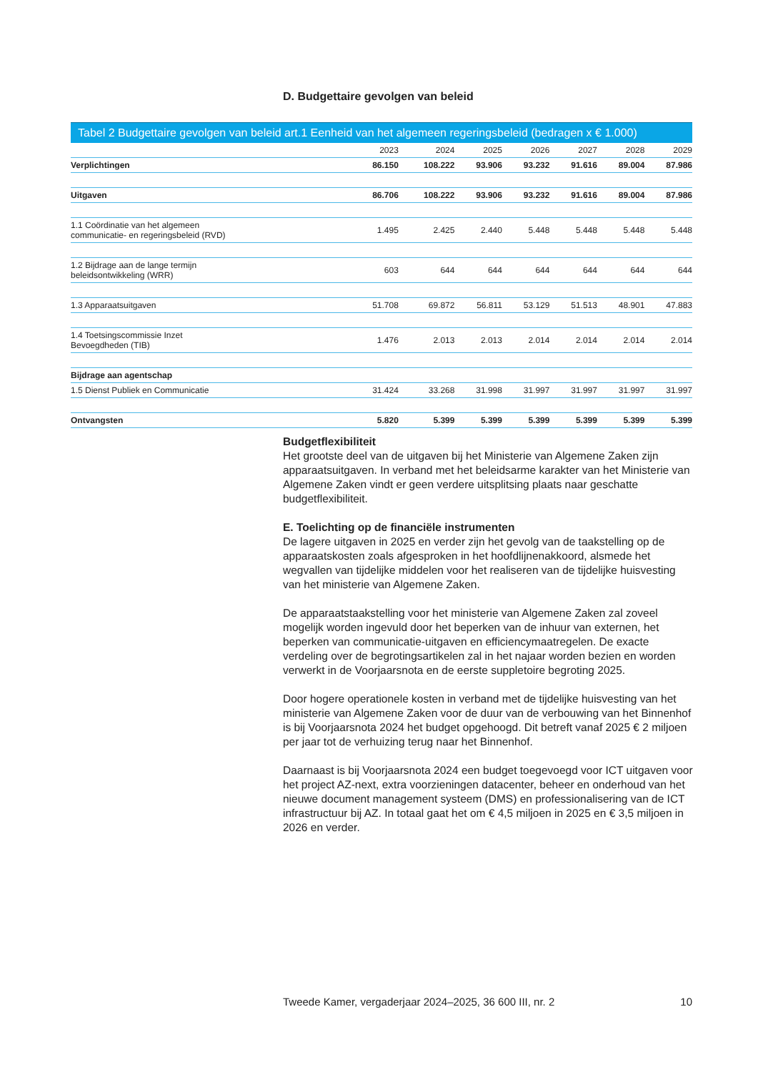D. Budgettaire gevolgen van beleid
Tabel 2 Budgettaire gevolgen van beleid art.1 Eenheid van het algemeen regeringsbeleid (bedragen x € 1.000)
| | 2023 | 2024 | 2025 | 2026 | 2027 | 2028 | 2029 |
| --- | --- | --- | --- | --- | --- | --- | --- |
| Verplichtingen | 86.150 | 108.222 | 93.906 | 93.232 | 91.616 | 89.004 | 87.986 |
| Uitgaven | 86.706 | 108.222 | 93.906 | 93.232 | 91.616 | 89.004 | 87.986 |
| 1.1 Coördinatie van het algemeen communicatie- en regeringsbeleid (RVD) | 1.495 | 2.425 | 2.440 | 5.448 | 5.448 | 5.448 | 5.448 |
| 1.2 Bijdrage aan de lange termijn beleidsontwikkeling (WRR) | 603 | 644 | 644 | 644 | 644 | 644 | 644 |
| 1.3 Apparaatsuitgaven | 51.708 | 69.872 | 56.811 | 53.129 | 51.513 | 48.901 | 47.883 |
| 1.4 Toetsingscommissie Inzet Bevoegdheden (TIB) | 1.476 | 2.013 | 2.013 | 2.014 | 2.014 | 2.014 | 2.014 |
| Bijdrage aan agentschap | | | | | | | |
| 1.5 Dienst Publiek en Communicatie | 31.424 | 33.268 | 31.998 | 31.997 | 31.997 | 31.997 | 31.997 |
| Ontvangsten | 5.820 | 5.399 | 5.399 | 5.399 | 5.399 | 5.399 | 5.399 |
Budgetflexibiliteit
Het grootste deel van de uitgaven bij het Ministerie van Algemene Zaken zijn apparaatsuitgaven. In verband met het beleidsarme karakter van het Ministerie van Algemene Zaken vindt er geen verdere uitsplitsing plaats naar geschatte budgetflexibiliteit.
E. Toelichting op de financiële instrumenten
De lagere uitgaven in 2025 en verder zijn het gevolg van de taakstelling op de apparaatskosten zoals afgesproken in het hoofdlijnenakkoord, alsmede het wegvallen van tijdelijke middelen voor het realiseren van de tijdelijke huisvesting van het ministerie van Algemene Zaken.
De apparaatstaakstelling voor het ministerie van Algemene Zaken zal zoveel mogelijk worden ingevuld door het beperken van de inhuur van externen, het beperken van communicatie-uitgaven en efficiencymaatregelen. De exacte verdeling over de begrotingsartikelen zal in het najaar worden bezien en worden verwerkt in de Voorjaarsnota en de eerste suppletoire begroting 2025.
Door hogere operationele kosten in verband met de tijdelijke huisvesting van het ministerie van Algemene Zaken voor de duur van de verbouwing van het Binnenhof is bij Voorjaarsnota 2024 het budget opgehoogd. Dit betreft vanaf 2025 € 2 miljoen per jaar tot de verhuizing terug naar het Binnenhof.
Daarnaast is bij Voorjaarsnota 2024 een budget toegevoegd voor ICT uitgaven voor het project AZ-next, extra voorzieningen datacenter, beheer en onderhoud van het nieuwe document management systeem (DMS) en professionalisering van de ICT infrastructuur bij AZ. In totaal gaat het om € 4,5 miljoen in 2025 en € 3,5 miljoen in 2026 en verder.
Tweede Kamer, vergaderjaar 2024–2025, 36 600 III, nr. 2 10